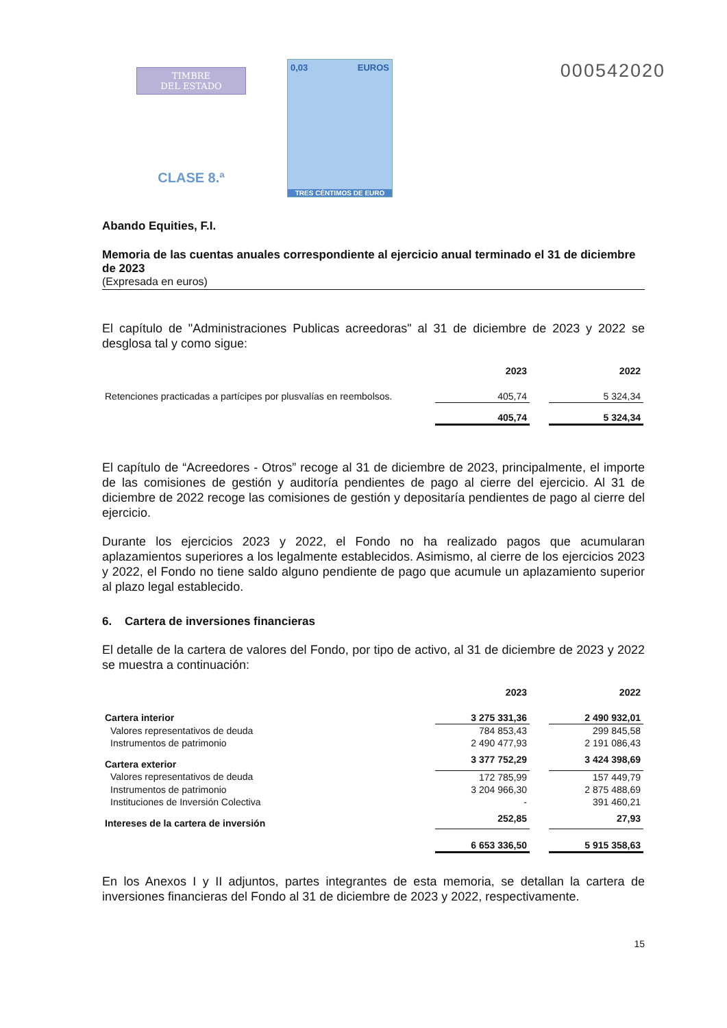TIMBRE
DEL ESTADO
CLASE 8.ª
0,03 EUROS
TRES CÉNTIMOS DE EURO
000542020
Abando Equities, F.I.
Memoria de las cuentas anuales correspondiente al ejercicio anual terminado el 31 de diciembre de 2023
(Expresada en euros)
El capítulo de "Administraciones Publicas acreedoras" al 31 de diciembre de 2023 y 2022 se desglosa tal y como sigue:
| | 2023 | | 2022 |
| --- | --- | --- | --- |
| Retenciones practicadas a partícipes por plusvalías en reembolsos. | 405,74 | | 5 324,34 |
| | 405,74 | | 5 324,34 |
El capítulo de “Acreedores - Otros” recoge al 31 de diciembre de 2023, principalmente, el importe de las comisiones de gestión y auditoría pendientes de pago al cierre del ejercicio. Al 31 de diciembre de 2022 recoge las comisiones de gestión y depositaría pendientes de pago al cierre del ejercicio.
Durante los ejercicios 2023 y 2022, el Fondo no ha realizado pagos que acumularan aplazamientos superiores a los legalmente establecidos. Asimismo, al cierre de los ejercicios 2023 y 2022, el Fondo no tiene saldo alguno pendiente de pago que acumule un aplazamiento superior al plazo legal establecido.
6. Cartera de inversiones financieras
El detalle de la cartera de valores del Fondo, por tipo de activo, al 31 de diciembre de 2023 y 2022 se muestra a continuación:
| | 2023 | | 2022 |
| --- | --- | --- | --- |
| Cartera interior | 3 275 331,36 | | 2 490 932,01 |
| Valores representativos de deuda | 784 853,43 | | 299 845,58 |
| Instrumentos de patrimonio | 2 490 477,93 | | 2 191 086,43 |
| Cartera exterior | 3 377 752,29 | | 3 424 398,69 |
| Valores representativos de deuda | 172 785,99 | | 157 449,79 |
| Instrumentos de patrimonio | 3 204 966,30 | | 2 875 488,69 |
| Instituciones de Inversión Colectiva | - | | 391 460,21 |
| Intereses de la cartera de inversión | 252,85 | | 27,93 |
| | 6 653 336,50 | | 5 915 358,63 |
En los Anexos I y II adjuntos, partes integrantes de esta memoria, se detallan la cartera de inversiones financieras del Fondo al 31 de diciembre de 2023 y 2022, respectivamente.
15